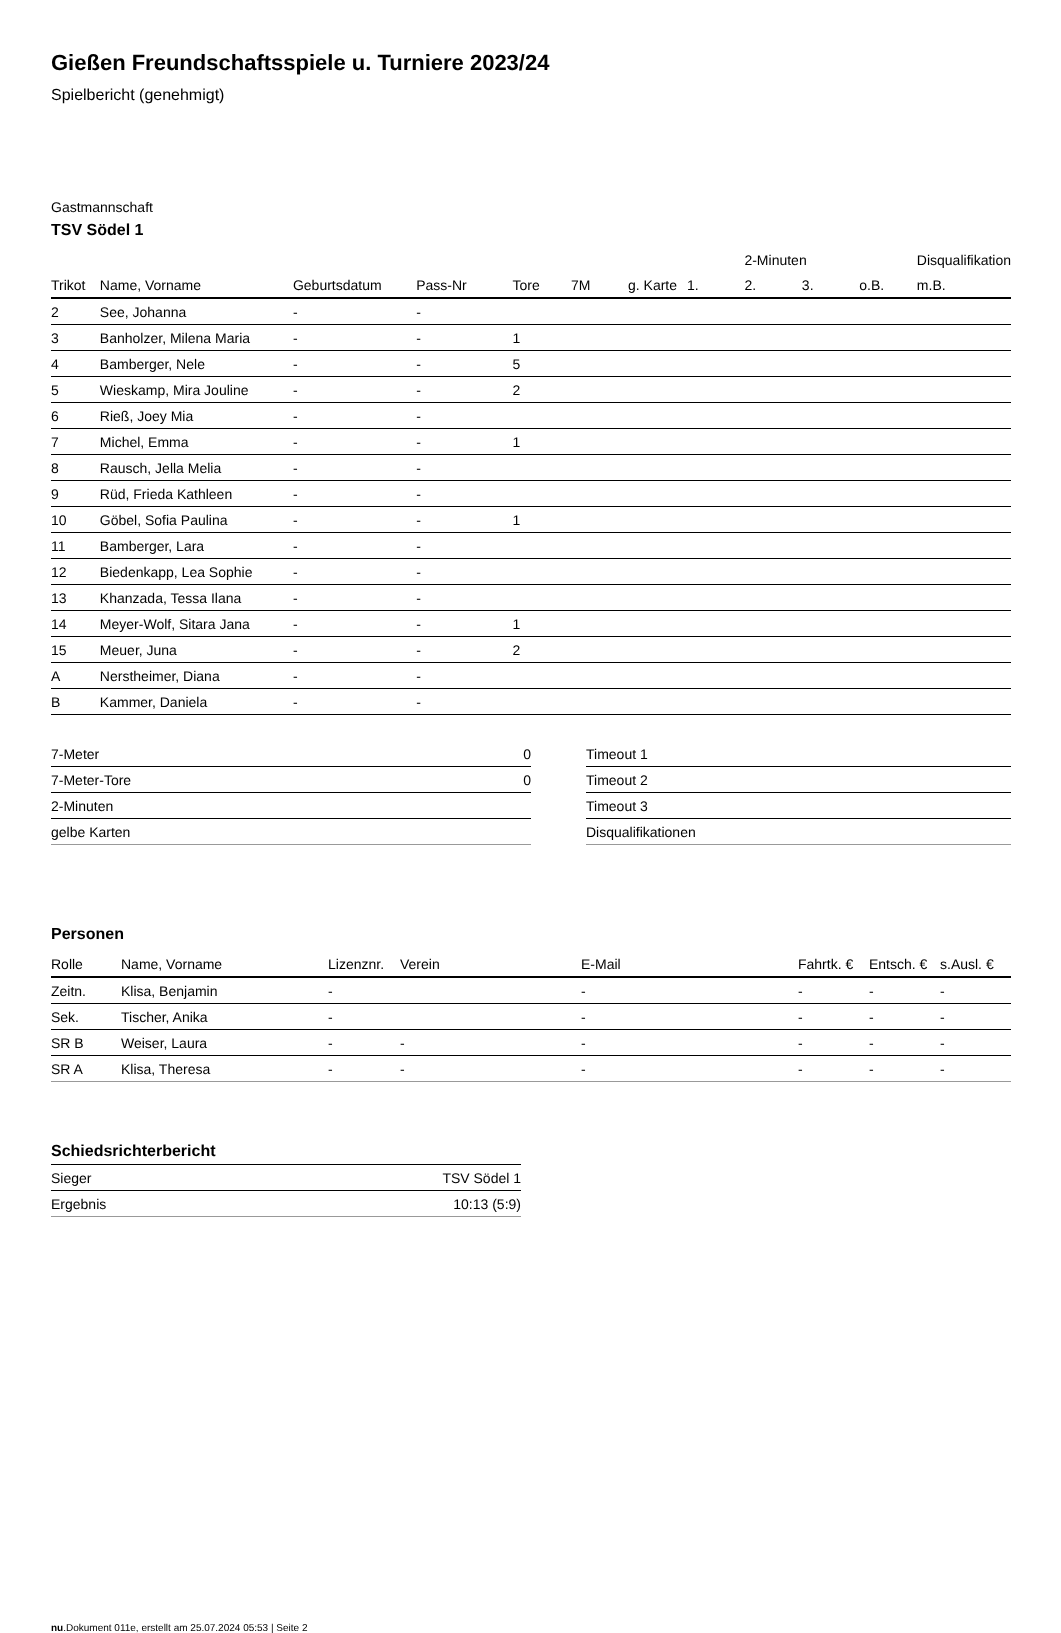Gießen Freundschaftsspiele u. Turniere 2023/24
Spielbericht (genehmigt)
Gastmannschaft
TSV Södel 1
| | | | | | | | | 2-Minuten | | | Disqualifikation |
| --- | --- | --- | --- | --- | --- | --- | --- | --- | --- | --- | --- |
| Trikot | Name, Vorname | Geburtsdatum | Pass-Nr | Tore | 7M | g. Karte | 1. | 2. | 3. | o.B. | m.B. |
| 2 | See, Johanna | - | - | | | | | | | | |
| 3 | Banholzer, Milena Maria | - | - | 1 | | | | | | | |
| 4 | Bamberger, Nele | - | - | 5 | | | | | | | |
| 5 | Wieskamp, Mira Jouline | - | - | 2 | | | | | | | |
| 6 | Rieß, Joey Mia | - | - | | | | | | | | |
| 7 | Michel, Emma | - | - | 1 | | | | | | | |
| 8 | Rausch, Jella Melia | - | - | | | | | | | | |
| 9 | Rüd, Frieda Kathleen | - | - | | | | | | | | |
| 10 | Göbel, Sofia Paulina | - | - | 1 | | | | | | | |
| 11 | Bamberger, Lara | - | - | | | | | | | | |
| 12 | Biedenkapp, Lea Sophie | - | - | | | | | | | | |
| 13 | Khanzada, Tessa Ilana | - | - | | | | | | | | |
| 14 | Meyer-Wolf, Sitara Jana | - | - | 1 | | | | | | | |
| 15 | Meuer, Juna | - | - | 2 | | | | | | | |
| A | Nerstheimer, Diana | - | - | | | | | | | | |
| B | Kammer, Daniela | - | - | | | | | | | | |
| 7-Meter | 0 |
| 7-Meter-Tore | 0 |
| 2-Minuten | |
| gelbe Karten | |
| Timeout 1 |
| Timeout 2 |
| Timeout 3 |
| Disqualifikationen |
Personen
| Rolle | Name, Vorname | Lizenznr. | Verein | E-Mail | Fahrtk. € | Entsch. € | s.Ausl. € |
| --- | --- | --- | --- | --- | --- | --- | --- |
| Zeitn. | Klisa, Benjamin | - | | - | - | - | - |
| Sek. | Tischer, Anika | - | | - | - | - | - |
| SR B | Weiser, Laura | - | - | - | - | - | - |
| SR A | Klisa, Theresa | - | - | - | - | - | - |
Schiedsrichterbericht
| Sieger | TSV Södel 1 |
| Ergebnis | 10:13 (5:9) |
nu.Dokument 011e, erstellt am 25.07.2024 05:53 | Seite 2